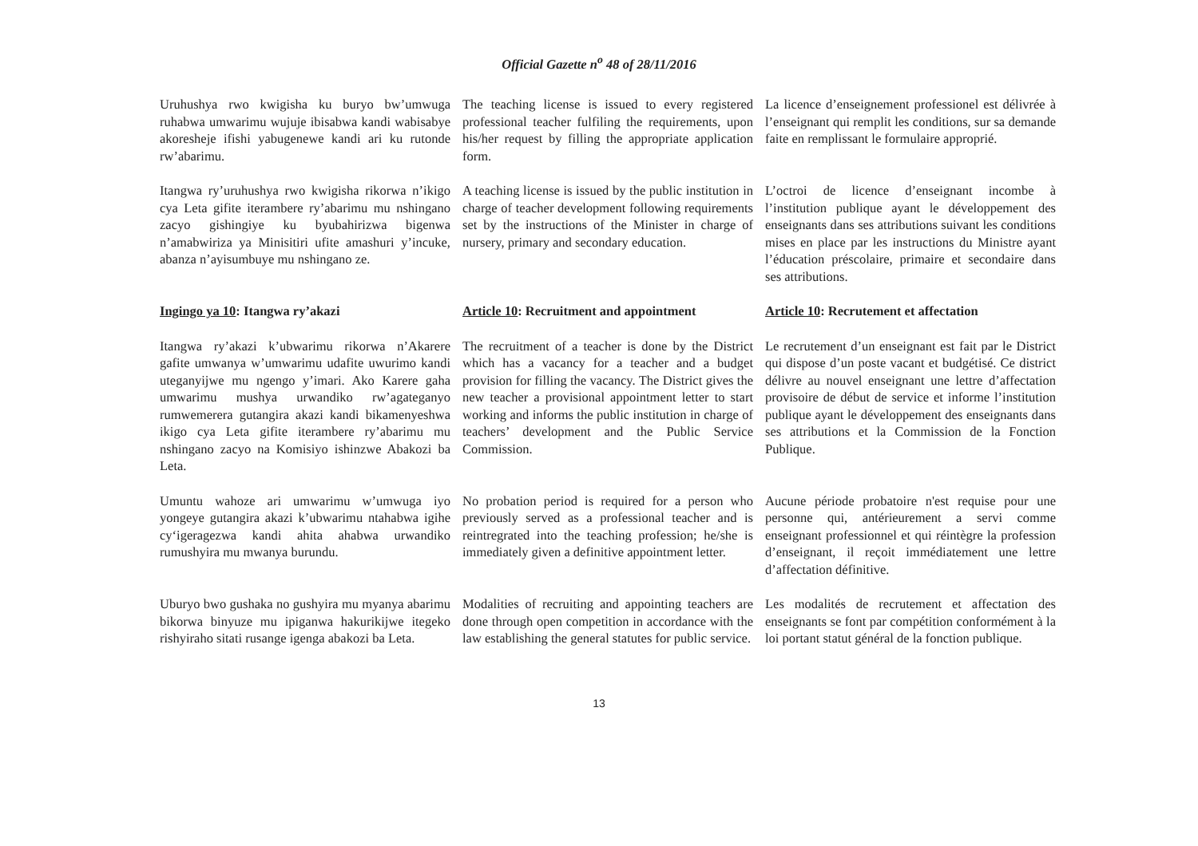Official Gazette n<sup>o</sup> 48 of 28/11/2016
Uruhushya rwo kwigisha ku buryo bw’umwuga ruhabwa umwarimu wujuje ibisabwa kandi wabisabye akoresheje ifishi yabugenewe kandi ari ku rutonde rw’abarimu.
The teaching license is issued to every registered professional teacher fulfiling the requirements, upon his/her request by filling the appropriate application form.
La licence d’enseignement professionel est délivrée à l’enseignant qui remplit les conditions, sur sa demande faite en remplissant le formulaire approprié.
Itangwa ry’uruhushya rwo kwigisha rikorwa n’ikigo cya Leta gifite iterambere ry’abarimu mu nshingano zacyo gishingiye ku byubahirizwa bigenwa n’amabwiriza ya Minisitiri ufite amashuri y’incuke, abanza n’ayisumbuye mu nshingano ze.
A teaching license is issued by the public institution in charge of teacher development following requirements set by the instructions of the Minister in charge of nursery, primary and secondary education.
L’octroi de licence d’enseignant incombe à l’institution publique ayant le développement des enseignants dans ses attributions suivant les conditions mises en place par les instructions du Ministre ayant l’éducation préscolaire, primaire et secondaire dans ses attributions.
Ingingo ya 10: Itangwa ry’akazi
Article 10: Recruitment and appointment
Article 10: Recrutement et affectation
Itangwa ry’akazi k’ubwarimu rikorwa n’Akarere gafite umwanya w’umwarimu udafite uwurimo kandi uteganyijwe mu ngengo y’imari. Ako Karere gaha umwarimu mushya urwandiko rw’agateganyo rumwemerera gutangira akazi kandi bikamenyeshwa ikigo cya Leta gifite iterambere ry’abarimu mu nshingano zacyo na Komisiyo ishinzwe Abakozi ba Leta.
The recruitment of a teacher is done by the District which has a vacancy for a teacher and a budget provision for filling the vacancy. The District gives the new teacher a provisional appointment letter to start working and informs the public institution in charge of teachers’ development and the Public Service Commission.
Le recrutement d’un enseignant est fait par le District qui dispose d’un poste vacant et budgétisé. Ce district délivre au nouvel enseignant une lettre d’affectation provisoire de début de service et informe l’institution publique ayant le développement des enseignants dans ses attributions et la Commission de la Fonction Publique.
Umuntu wahoze ari umwarimu w’umwuga iyo yongeye gutangira akazi k’ubwarimu ntahabwa igihe cy‘igeragezwa kandi ahita ahabwa urwandiko rumushyira mu mwanya burundu.
No probation period is required for a person who previously served as a professional teacher and is reintregrated into the teaching profession; he/she is immediately given a definitive appointment letter.
Aucune période probatoire n'est requise pour une personne qui, antérieurement a servi comme enseignant professionnel et qui réintègre la profession d’enseignant, il reçoit immédiatement une lettre d’affectation définitive.
Uburyo bwo gushaka no gushyira mu myanya abarimu bikorwa binyuze mu ipiganwa hakurikijwe itegeko rishyiraho sitati rusange igenga abakozi ba Leta.
Modalities of recruiting and appointing teachers are done through open competition in accordance with the law establishing the general statutes for public service.
Les modalités de recrutement et affectation des enseignants se font par compétition conformément à la loi portant statut général de la fonction publique.
13